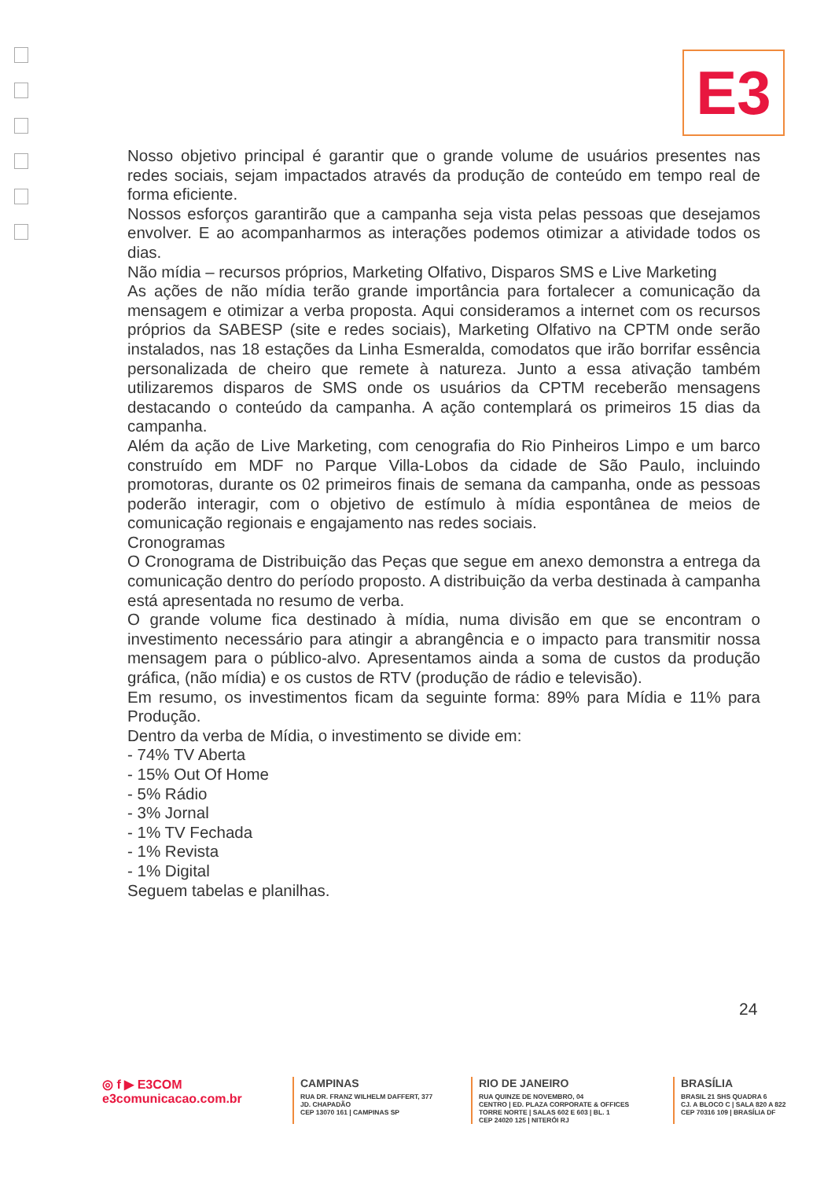E3
Nosso objetivo principal é garantir que o grande volume de usuários presentes nas redes sociais, sejam impactados através da produção de conteúdo em tempo real de forma eficiente.
Nossos esforços garantirão que a campanha seja vista pelas pessoas que desejamos envolver. E ao acompanharmos as interações podemos otimizar a atividade todos os dias.
Não mídia – recursos próprios, Marketing Olfativo, Disparos SMS e Live Marketing
As ações de não mídia terão grande importância para fortalecer a comunicação da mensagem e otimizar a verba proposta. Aqui consideramos a internet com os recursos próprios da SABESP (site e redes sociais), Marketing Olfativo na CPTM onde serão instalados, nas 18 estações da Linha Esmeralda, comodatos que irão borrifar essência personalizada de cheiro que remete à natureza. Junto a essa ativação também utilizaremos disparos de SMS onde os usuários da CPTM receberão mensagens destacando o conteúdo da campanha. A ação contemplará os primeiros 15 dias da campanha.
Além da ação de Live Marketing, com cenografia do Rio Pinheiros Limpo e um barco construído em MDF no Parque Villa-Lobos da cidade de São Paulo, incluindo promotoras, durante os 02 primeiros finais de semana da campanha, onde as pessoas poderão interagir, com o objetivo de estímulo à mídia espontânea de meios de comunicação regionais e engajamento nas redes sociais.
Cronogramas
O Cronograma de Distribuição das Peças que segue em anexo demonstra a entrega da comunicação dentro do período proposto. A distribuição da verba destinada à campanha está apresentada no resumo de verba.
O grande volume fica destinado à mídia, numa divisão em que se encontram o investimento necessário para atingir a abrangência e o impacto para transmitir nossa mensagem para o público-alvo. Apresentamos ainda a soma de custos da produção gráfica, (não mídia) e os custos de RTV (produção de rádio e televisão).
Em resumo, os investimentos ficam da seguinte forma: 89% para Mídia e 11% para Produção.
Dentro da verba de Mídia, o investimento se divide em:
- 74% TV Aberta
- 15% Out Of Home
- 5% Rádio
- 3% Jornal
- 1% TV Fechada
- 1% Revista
- 1% Digital
Seguem tabelas e planilhas.
24
◎ f ▶ E3COM
e3comunicacao.com.br
CAMPINAS
RUA DR. FRANZ WILHELM DAFFERT, 377
JD. CHAPADÃO
CEP 13070 161 | CAMPINAS SP
RIO DE JANEIRO
RUA QUINZE DE NOVEMBRO, 04
CENTRO | ED. PLAZA CORPORATE & OFFICES
TORRE NORTE | SALAS 602 E 603 | BL. 1
CEP 24020 125 | NITERÓI RJ
BRASÍLIA
BRASIL 21 SHS QUADRA 6
CJ. A BLOCO C | SALA 820 A 822
CEP 70316 109 | BRASÍLIA DF